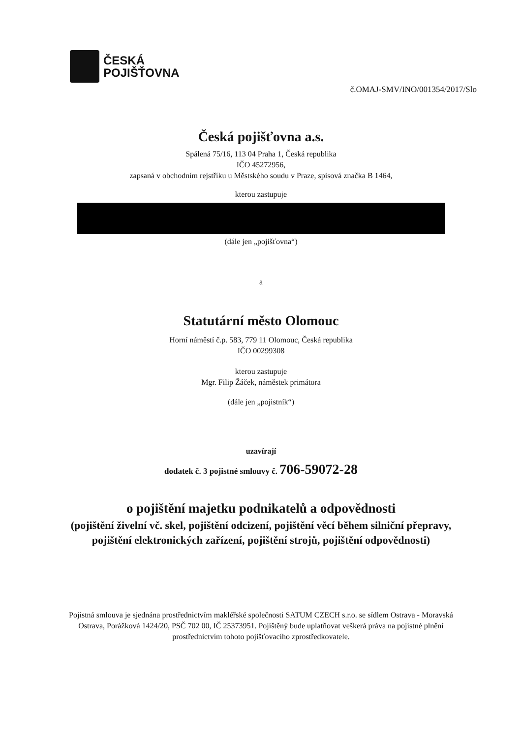ČESKÁ
POJIŠŤOVNA
č.OMAJ-SMV/INO/001354/2017/Slo
Česká pojišťovna a.s.
Spálená 75/16, 113 04 Praha 1, Česká republika
IČO 45272956,
zapsaná v obchodním rejstříku u Městského soudu v Praze, spisová značka B 1464,
kterou zastupuje
(dále jen „pojišťovna“)
a
Statutární město Olomouc
Horní náměstí č.p. 583, 779 11 Olomouc, Česká republika
IČO 00299308
kterou zastupuje
Mgr. Filip Žáček, náměstek primátora
(dále jen „pojistník“)
uzavírají
dodatek č. 3 pojistné smlouvy č. 706-59072-28
o pojištění majetku podnikatelů a odpovědnosti
(pojištění živelní vč. skel, pojištění odcizení, pojištění věcí během silniční přepravy, pojištění elektronických zařízení, pojištění strojů, pojištění odpovědnosti)
Pojistná smlouva je sjednána prostřednictvím makléřské společnosti SATUM CZECH s.r.o. se sídlem Ostrava - Moravská Ostrava, Porážková 1424/20, PSČ 702 00, IČ 25373951. Pojištěný bude uplatňovat veškerá práva na pojistné plnění prostřednictvím tohoto pojišťovacího zprostředkovatele.